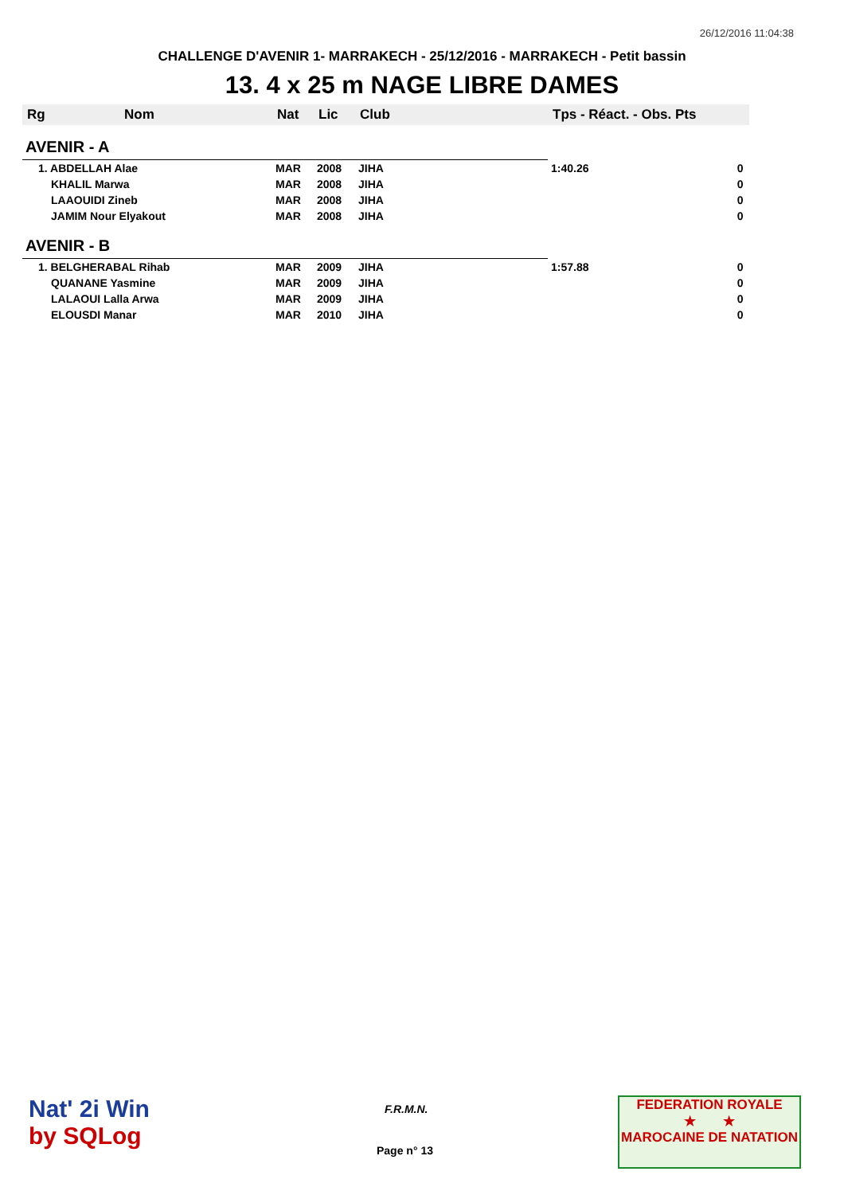26/12/2016 11:04:38
CHALLENGE D'AVENIR 1- MARRAKECH - 25/12/2016 - MARRAKECH - Petit bassin
13. 4 x 25 m NAGE LIBRE DAMES
| Rg | Nom | Nat | Lic | Club | Tps - Réact. - Obs. Pts | |
| --- | --- | --- | --- | --- | --- | --- |
| AVENIR - A | | | | | | |
| 1. ABDELLAH Alae | | MAR | 2008 | JIHA | 1:40.26 | 0 |
| KHALIL Marwa | | MAR | 2008 | JIHA | | 0 |
| LAAOUIDI Zineb | | MAR | 2008 | JIHA | | 0 |
| JAMIM Nour Elyakout | | MAR | 2008 | JIHA | | 0 |
| AVENIR - B | | | | | | |
| 1. BELGHERABAL Rihab | | MAR | 2009 | JIHA | 1:57.88 | 0 |
| QUANANE Yasmine | | MAR | 2009 | JIHA | | 0 |
| LALAOUI Lalla Arwa | | MAR | 2009 | JIHA | | 0 |
| ELOUSDI Manar | | MAR | 2010 | JIHA | | 0 |
Nat' 2i Win
by SQLog
F.R.M.N.
Page n° 13
FEDERATION ROYALE
★ ★
MAROCAINE DE NATATION